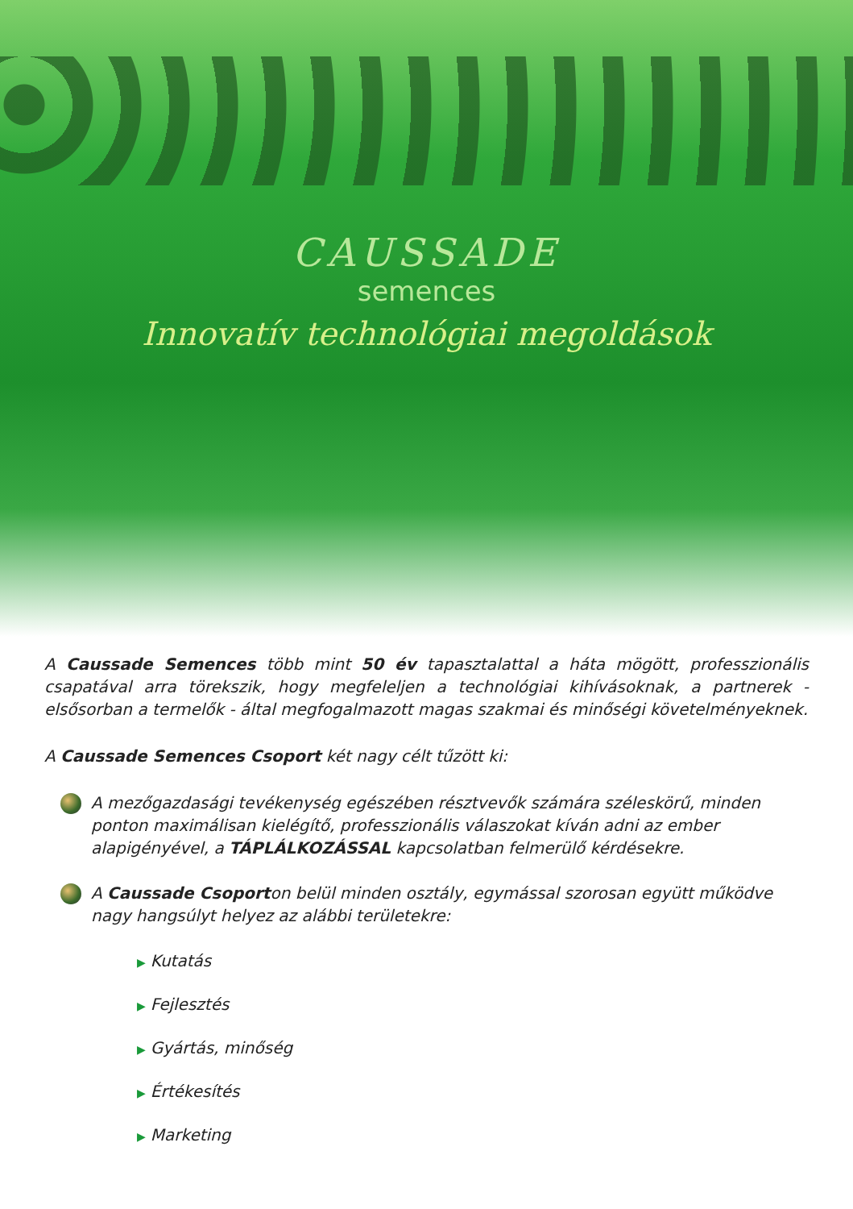CAUSSADE
semences
Innovatív technológiai megoldások
A Caussade Semences több mint 50 év tapasztalattal a háta mögött, professzionális csapatával arra törekszik, hogy megfeleljen a technológiai kihívásoknak, a partnerek - elsősorban a termelők - által megfogalmazott magas szakmai és minőségi követelményeknek.
A Caussade Semences Csoport két nagy célt tűzött ki:
A mezőgazdasági tevékenység egészében résztvevők számára széleskörű, minden ponton maximálisan kielégítő, professzionális válaszokat kíván adni az ember alapigényével, a TÁPLÁLKOZÁSSAL kapcsolatban felmerülő kérdésekre.
A Caussade Csoporton belül minden osztály, egymással szorosan együtt működve nagy hangsúlyt helyez az alábbi területekre:
▶ Kutatás
▶ Fejlesztés
▶ Gyártás, minőség
▶ Értékesítés
▶ Marketing